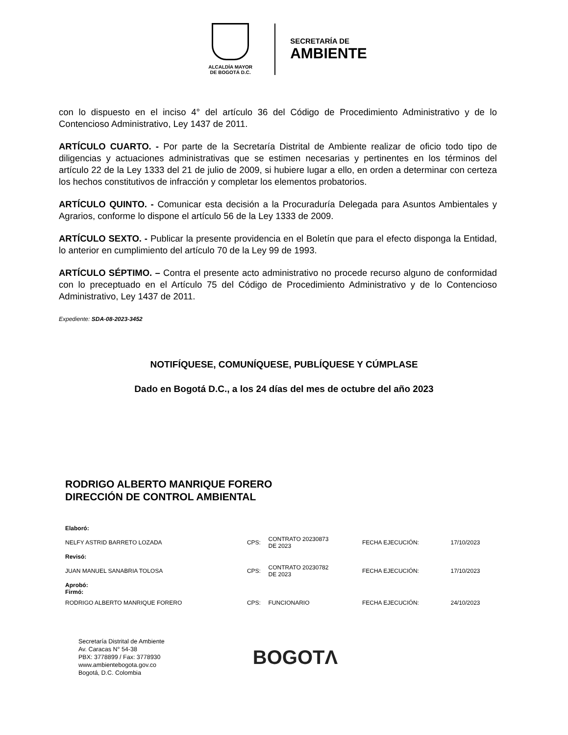ALCALDÍA MAYOR
DE BOGOTÁ D.C.
SECRETARÍA DE
AMBIENTE
con lo dispuesto en el inciso 4° del artículo 36 del Código de Procedimiento Administrativo y de lo Contencioso Administrativo, Ley 1437 de 2011.
ARTÍCULO CUARTO. - Por parte de la Secretaría Distrital de Ambiente realizar de oficio todo tipo de diligencias y actuaciones administrativas que se estimen necesarias y pertinentes en los términos del artículo 22 de la Ley 1333 del 21 de julio de 2009, si hubiere lugar a ello, en orden a determinar con certeza los hechos constitutivos de infracción y completar los elementos probatorios.
ARTÍCULO QUINTO. - Comunicar esta decisión a la Procuraduría Delegada para Asuntos Ambientales y Agrarios, conforme lo dispone el artículo 56 de la Ley 1333 de 2009.
ARTÍCULO SEXTO. - Publicar la presente providencia en el Boletín que para el efecto disponga la Entidad, lo anterior en cumplimiento del artículo 70 de la Ley 99 de 1993.
ARTÍCULO SÉPTIMO. – Contra el presente acto administrativo no procede recurso alguno de conformidad con lo preceptuado en el Artículo 75 del Código de Procedimiento Administrativo y de lo Contencioso Administrativo, Ley 1437 de 2011.
Expediente: SDA-08-2023-3452
NOTIFÍQUESE, COMUNÍQUESE, PUBLÍQUESE Y CÚMPLASE
Dado en Bogotá D.C., a los 24 días del mes de octubre del año 2023
RODRIGO ALBERTO MANRIQUE FORERO
DIRECCIÓN DE CONTROL AMBIENTAL
| Elaboró: | | | | |
| NELFY ASTRID BARRETO LOZADA | CPS: | CONTRATO 20230873 DE 2023 | FECHA EJECUCIÓN: | 17/10/2023 |
| Revisó: | | | | |
| JUAN MANUEL SANABRIA TOLOSA | CPS: | CONTRATO 20230782 DE 2023 | FECHA EJECUCIÓN: | 17/10/2023 |
| Aprobó: Firmó: | | | | |
| RODRIGO ALBERTO MANRIQUE FORERO | CPS: | FUNCIONARIO | FECHA EJECUCIÓN: | 24/10/2023 |
Secretaría Distrital de Ambiente
Av. Caracas N° 54-38
PBX: 3778899 / Fax: 3778930
www.ambientebogota.gov.co
Bogotá, D.C. Colombia
BOGOTΛ